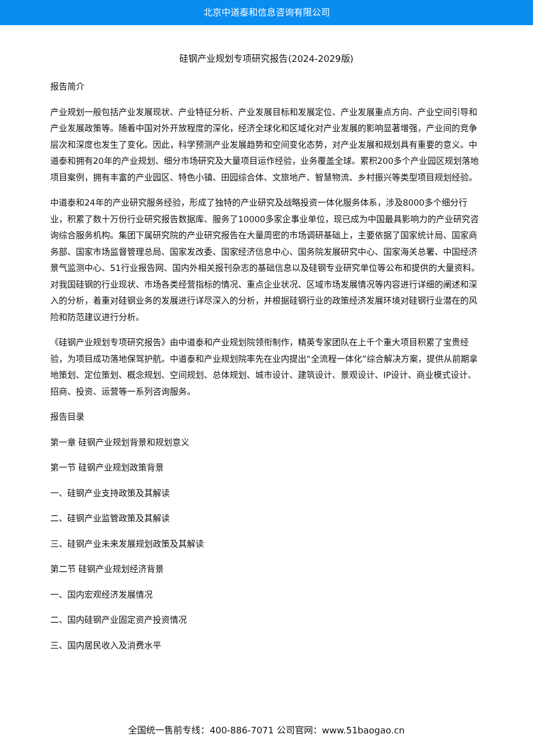北京中道泰和信息咨询有限公司
硅钢产业规划专项研究报告(2024-2029版)
报告简介
产业规划一般包括产业发展现状、产业特征分析、产业发展目标和发展定位、产业发展重点方向、产业空间引导和产业发展政策等。随着中国对外开放程度的深化，经济全球化和区域化对产业发展的影响显著增强，产业间的竞争层次和深度也发生了变化。因此，科学预测产业发展趋势和空间变化态势，对产业发展和规划具有重要的意义。中道泰和拥有20年的产业规划、细分市场研究及大量项目运作经验，业务覆盖全球。累积200多个产业园区规划落地项目案例，拥有丰富的产业园区、特色小镇、田园综合体、文旅地产、智慧物流、乡村振兴等类型项目规划经验。
中道泰和24年的产业研究服务经验，形成了独特的产业研究及战略投资一体化服务体系，涉及8000多个细分行业，积累了数十万份行业研究报告数据库、服务了10000多家企事业单位，现已成为中国最具影响力的产业研究咨询综合服务机构。集团下属研究院的产业研究报告在大量周密的市场调研基础上，主要依据了国家统计局、国家商务部、国家市场监督管理总局、国家发改委、国家经济信息中心、国务院发展研究中心、国家海关总署、中国经济景气监测中心、51行业报告网、国内外相关报刊杂志的基础信息以及硅钢专业研究单位等公布和提供的大量资料。对我国硅钢的行业现状、市场各类经营指标的情况、重点企业状况、区域市场发展情况等内容进行详细的阐述和深入的分析，着重对硅钢业务的发展进行详尽深入的分析，并根据硅钢行业的政策经济发展环境对硅钢行业潜在的风险和防范建议进行分析。
《硅钢产业规划专项研究报告》由中道泰和产业规划院领衔制作，精英专家团队在上千个重大项目积累了宝贵经验，为项目成功落地保驾护航。中道泰和产业规划院率先在业内提出“全流程一体化”综合解决方案，提供从前期拿地策划、定位策划、概念规划、空间规划、总体规划、城市设计、建筑设计、景观设计、IP设计、商业模式设计、招商、投资、运营等一系列咨询服务。
报告目录
第一章 硅钢产业规划背景和规划意义
第一节 硅钢产业规划政策背景
一、硅钢产业支持政策及其解读
二、硅钢产业监管政策及其解读
三、硅钢产业未来发展规划政策及其解读
第二节 硅钢产业规划经济背景
一、国内宏观经济发展情况
二、国内硅钢产业固定资产投资情况
三、国内居民收入及消费水平
全国统一售前专线：400-886-7071 公司官网：www.51baogao.cn